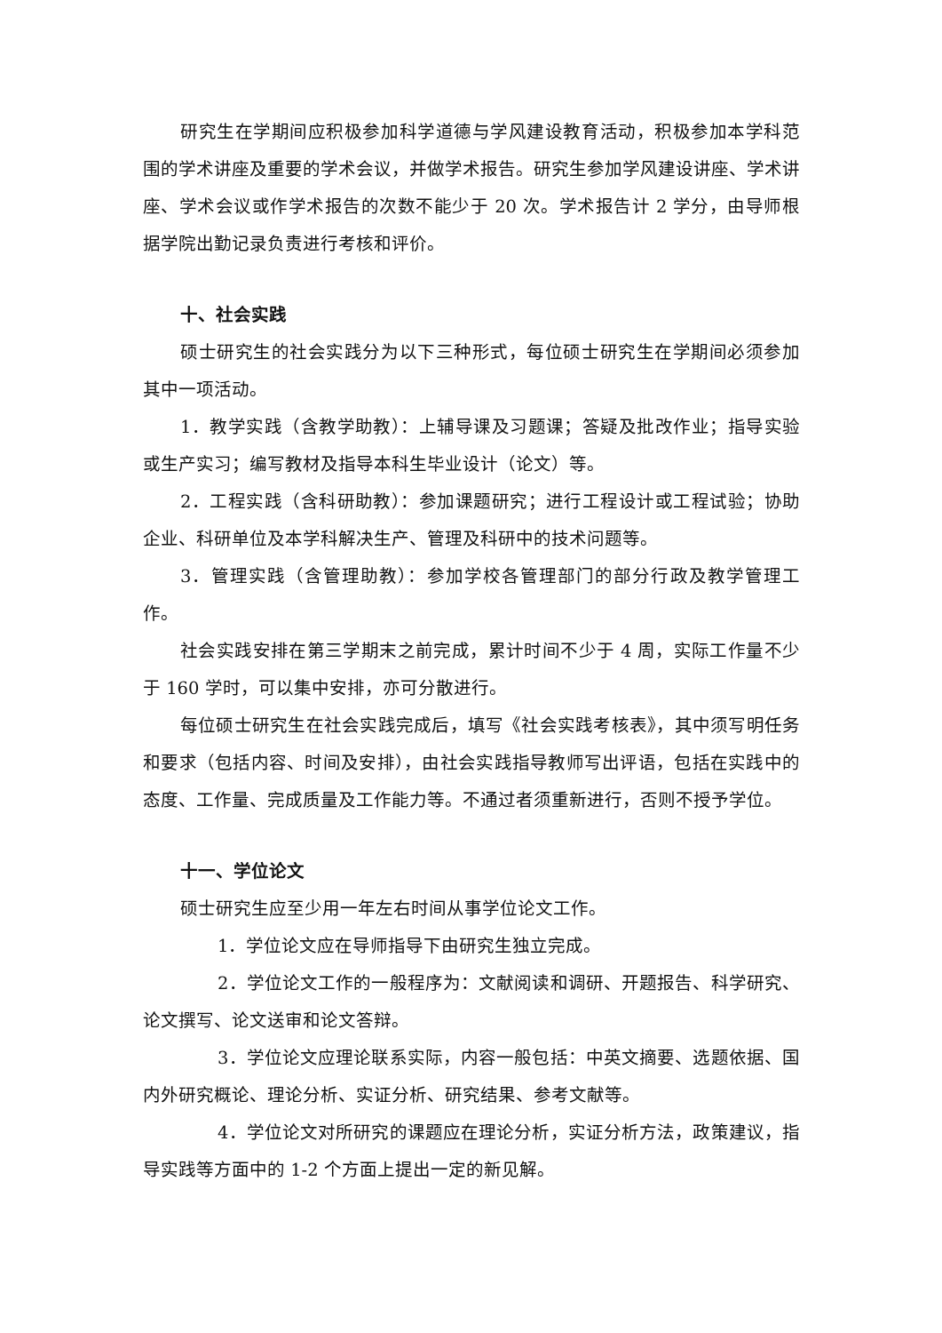研究生在学期间应积极参加科学道德与学风建设教育活动，积极参加本学科范围的学术讲座及重要的学术会议，并做学术报告。研究生参加学风建设讲座、学术讲座、学术会议或作学术报告的次数不能少于 20 次。学术报告计 2 学分，由导师根据学院出勤记录负责进行考核和评价。
十、社会实践
硕士研究生的社会实践分为以下三种形式，每位硕士研究生在学期间必须参加其中一项活动。
1．教学实践（含教学助教）：上辅导课及习题课；答疑及批改作业；指导实验或生产实习；编写教材及指导本科生毕业设计（论文）等。
2．工程实践（含科研助教）：参加课题研究；进行工程设计或工程试验；协助企业、科研单位及本学科解决生产、管理及科研中的技术问题等。
3．管理实践（含管理助教）：参加学校各管理部门的部分行政及教学管理工作。
社会实践安排在第三学期末之前完成，累计时间不少于 4 周，实际工作量不少于 160 学时，可以集中安排，亦可分散进行。
每位硕士研究生在社会实践完成后，填写《社会实践考核表》，其中须写明任务和要求（包括内容、时间及安排），由社会实践指导教师写出评语，包括在实践中的态度、工作量、完成质量及工作能力等。不通过者须重新进行，否则不授予学位。
十一、学位论文
硕士研究生应至少用一年左右时间从事学位论文工作。
1．学位论文应在导师指导下由研究生独立完成。
2．学位论文工作的一般程序为：文献阅读和调研、开题报告、科学研究、论文撰写、论文送审和论文答辩。
3．学位论文应理论联系实际，内容一般包括：中英文摘要、选题依据、国内外研究概论、理论分析、实证分析、研究结果、参考文献等。
4．学位论文对所研究的课题应在理论分析，实证分析方法，政策建议，指导实践等方面中的 1-2 个方面上提出一定的新见解。